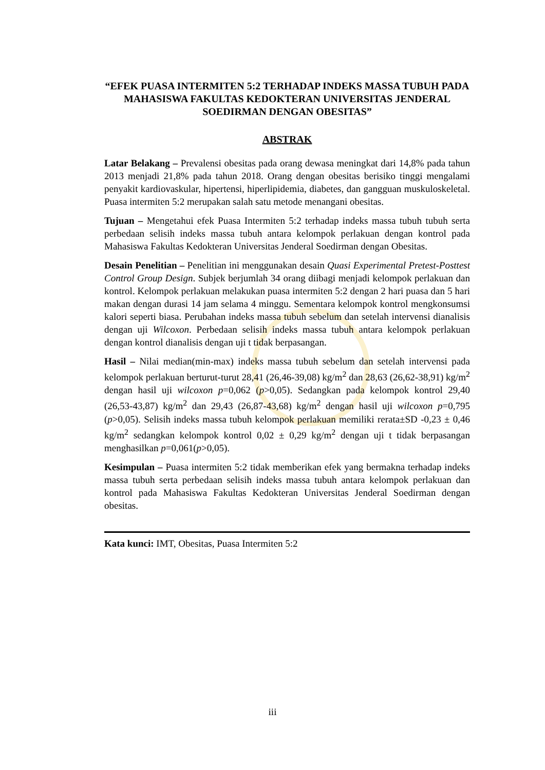“EFEK PUASA INTERMITEN 5:2 TERHADAP INDEKS MASSA TUBUH PADA MAHASISWA FAKULTAS KEDOKTERAN UNIVERSITAS JENDERAL SOEDIRMAN DENGAN OBESITAS”
ABSTRAK
Latar Belakang – Prevalensi obesitas pada orang dewasa meningkat dari 14,8% pada tahun 2013 menjadi 21,8% pada tahun 2018. Orang dengan obesitas berisiko tinggi mengalami penyakit kardiovaskular, hipertensi, hiperlipidemia, diabetes, dan gangguan muskuloskeletal. Puasa intermiten 5:2 merupakan salah satu metode menangani obesitas.
Tujuan – Mengetahui efek Puasa Intermiten 5:2 terhadap indeks massa tubuh tubuh serta perbedaan selisih indeks massa tubuh antara kelompok perlakuan dengan kontrol pada Mahasiswa Fakultas Kedokteran Universitas Jenderal Soedirman dengan Obesitas.
Desain Penelitian – Penelitian ini menggunakan desain Quasi Experimental Pretest-Posttest Control Group Design. Subjek berjumlah 34 orang diibagi menjadi kelompok perlakuan dan kontrol. Kelompok perlakuan melakukan puasa intermiten 5:2 dengan 2 hari puasa dan 5 hari makan dengan durasi 14 jam selama 4 minggu. Sementara kelompok kontrol mengkonsumsi kalori seperti biasa. Perubahan indeks massa tubuh sebelum dan setelah intervensi dianalisis dengan uji Wilcoxon. Perbedaan selisih indeks massa tubuh antara kelompok perlakuan dengan kontrol dianalisis dengan uji t tidak berpasangan.
Hasil – Nilai median(min-max) indeks massa tubuh sebelum dan setelah intervensi pada kelompok perlakuan berturut-turut 28,41 (26,46-39,08) kg/m<sup>2</sup> dan 28,63 (26,62-38,91) kg/m<sup>2</sup> dengan hasil uji wilcoxon p=0,062 (p>0,05). Sedangkan pada kelompok kontrol 29,40 (26,53-43,87) kg/m<sup>2</sup> dan 29,43 (26,87-43,68) kg/m<sup>2</sup> dengan hasil uji wilcoxon p=0,795 (p>0,05). Selisih indeks massa tubuh kelompok perlakuan memiliki rerata±SD -0,23 ± 0,46 kg/m<sup>2</sup> sedangkan kelompok kontrol 0,02 ± 0,29 kg/m<sup>2</sup> dengan uji t tidak berpasangan menghasilkan p=0,061(p>0,05).
Kesimpulan – Puasa intermiten 5:2 tidak memberikan efek yang bermakna terhadap indeks massa tubuh serta perbedaan selisih indeks massa tubuh antara kelompok perlakuan dan kontrol pada Mahasiswa Fakultas Kedokteran Universitas Jenderal Soedirman dengan obesitas.
Kata kunci: IMT, Obesitas, Puasa Intermiten 5:2
iii